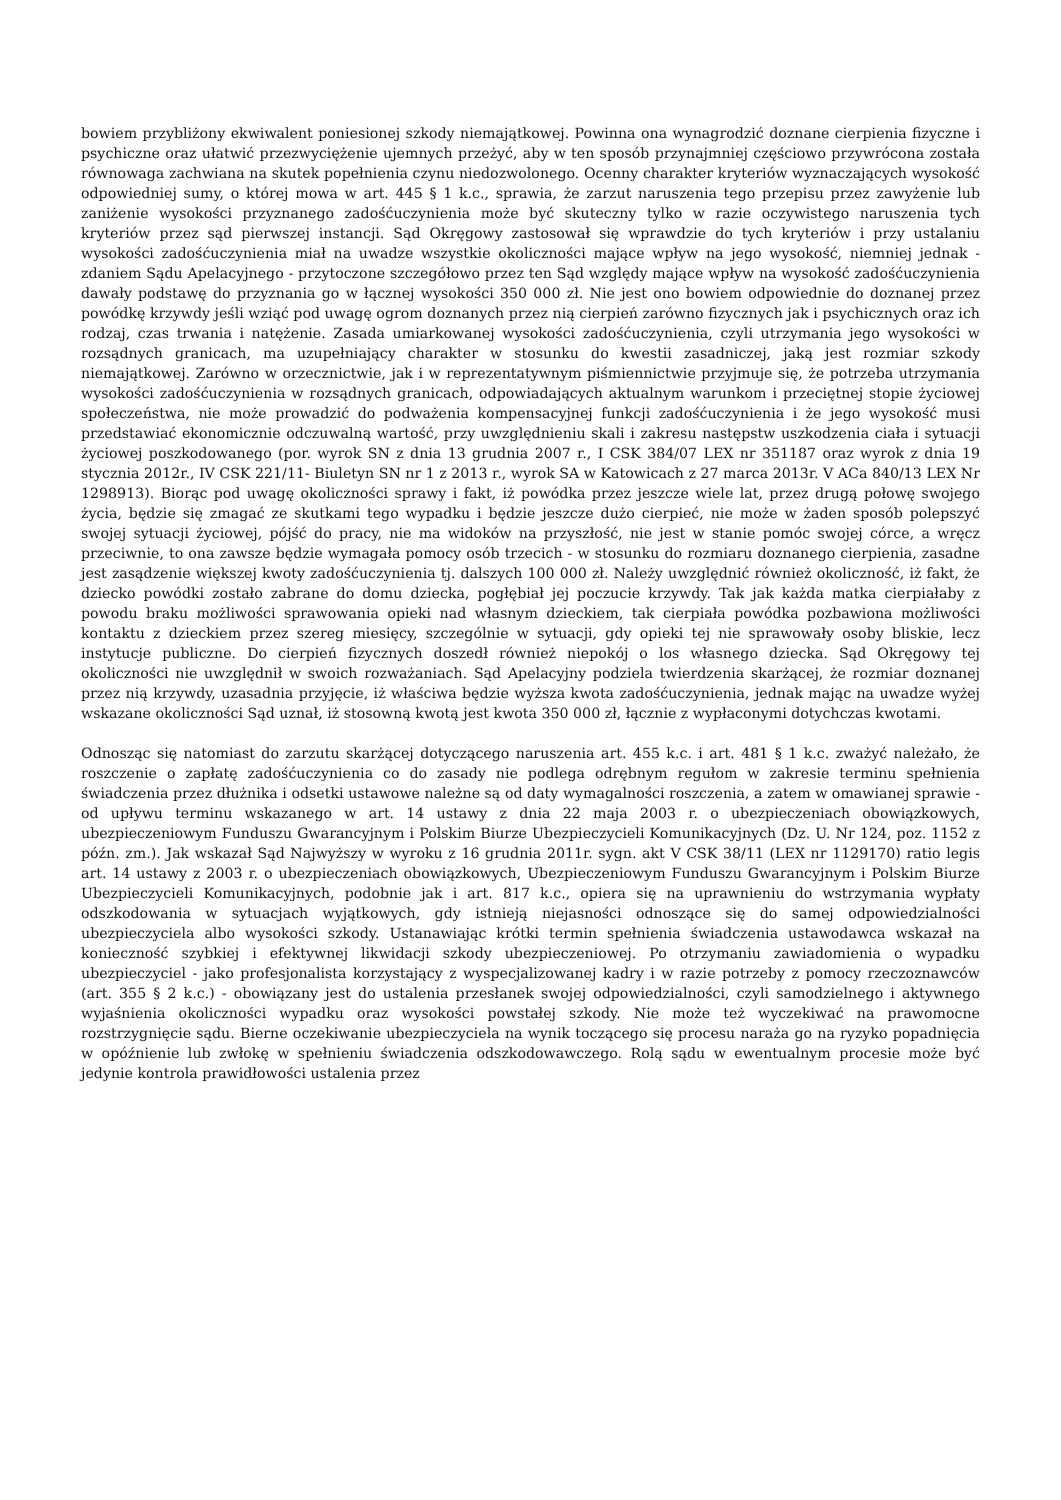bowiem przybliżony ekwiwalent poniesionej szkody niemajątkowej. Powinna ona wynagrodzić doznane cierpienia fizyczne i psychiczne oraz ułatwić przezwyciężenie ujemnych przeżyć, aby w ten sposób przynajmniej częściowo przywrócona została równowaga zachwiana na skutek popełnienia czynu niedozwolonego. Ocenny charakter kryteriów wyznaczających wysokość odpowiedniej sumy, o której mowa w art. 445 § 1 k.c., sprawia, że zarzut naruszenia tego przepisu przez zawyżenie lub zaniżenie wysokości przyznanego zadośćuczynienia może być skuteczny tylko w razie oczywistego naruszenia tych kryteriów przez sąd pierwszej instancji. Sąd Okręgowy zastosował się wprawdzie do tych kryteriów i przy ustalaniu wysokości zadośćuczynienia miał na uwadze wszystkie okoliczności mające wpływ na jego wysokość, niemniej jednak - zdaniem Sądu Apelacyjnego - przytoczone szczegółowo przez ten Sąd względy mające wpływ na wysokość zadośćuczynienia dawały podstawę do przyznania go w łącznej wysokości 350 000 zł. Nie jest ono bowiem odpowiednie do doznanej przez powódkę krzywdy jeśli wziąć pod uwagę ogrom doznanych przez nią cierpień zarówno fizycznych jak i psychicznych oraz ich rodzaj, czas trwania i natężenie. Zasada umiarkowanej wysokości zadośćuczynienia, czyli utrzymania jego wysokości w rozsądnych granicach, ma uzupełniający charakter w stosunku do kwestii zasadniczej, jaką jest rozmiar szkody niemajątkowej. Zarówno w orzecznictwie, jak i w reprezentatywnym piśmiennictwie przyjmuje się, że potrzeba utrzymania wysokości zadośćuczynienia w rozsądnych granicach, odpowiadających aktualnym warunkom i przeciętnej stopie życiowej społeczeństwa, nie może prowadzić do podważenia kompensacyjnej funkcji zadośćuczynienia i że jego wysokość musi przedstawiać ekonomicznie odczuwalną wartość, przy uwzględnieniu skali i zakresu następstw uszkodzenia ciała i sytuacji życiowej poszkodowanego (por. wyrok SN z dnia 13 grudnia 2007 r., I CSK 384/07 LEX nr 351187 oraz wyrok z dnia 19 stycznia 2012r., IV CSK 221/11- Biuletyn SN nr 1 z 2013 r., wyrok SA w Katowicach z 27 marca 2013r. V ACa 840/13 LEX Nr 1298913). Biorąc pod uwagę okoliczności sprawy i fakt, iż powódka przez jeszcze wiele lat, przez drugą połowę swojego życia, będzie się zmagać ze skutkami tego wypadku i będzie jeszcze dużo cierpieć, nie może w żaden sposób polepszyć swojej sytuacji życiowej, pójść do pracy, nie ma widoków na przyszłość, nie jest w stanie pomóc swojej córce, a wręcz przeciwnie, to ona zawsze będzie wymagała pomocy osób trzecich - w stosunku do rozmiaru doznanego cierpienia, zasadne jest zasądzenie większej kwoty zadośćuczynienia tj. dalszych 100 000 zł. Należy uwzględnić również okoliczność, iż fakt, że dziecko powódki zostało zabrane do domu dziecka, pogłębiał jej poczucie krzywdy. Tak jak każda matka cierpiałaby z powodu braku możliwości sprawowania opieki nad własnym dzieckiem, tak cierpiała powódka pozbawiona możliwości kontaktu z dzieckiem przez szereg miesięcy, szczególnie w sytuacji, gdy opieki tej nie sprawowały osoby bliskie, lecz instytucje publiczne. Do cierpień fizycznych doszedł również niepokój o los własnego dziecka. Sąd Okręgowy tej okoliczności nie uwzględnił w swoich rozważaniach. Sąd Apelacyjny podziela twierdzenia skarżącej, że rozmiar doznanej przez nią krzywdy, uzasadnia przyjęcie, iż właściwa będzie wyższa kwota zadośćuczynienia, jednak mając na uwadze wyżej wskazane okoliczności Sąd uznał, iż stosowną kwotą jest kwota 350 000 zł, łącznie z wypłaconymi dotychczas kwotami.
Odnosząc się natomiast do zarzutu skarżącej dotyczącego naruszenia art. 455 k.c. i art. 481 § 1 k.c. zważyć należało, że roszczenie o zapłatę zadośćuczynienia co do zasady nie podlega odrębnym regułom w zakresie terminu spełnienia świadczenia przez dłużnika i odsetki ustawowe należne są od daty wymagalności roszczenia, a zatem w omawianej sprawie - od upływu terminu wskazanego w art. 14 ustawy z dnia 22 maja 2003 r. o ubezpieczeniach obowiązkowych, ubezpieczeniowym Funduszu Gwarancyjnym i Polskim Biurze Ubezpieczycieli Komunikacyjnych (Dz. U. Nr 124, poz. 1152 z późn. zm.). Jak wskazał Sąd Najwyższy w wyroku z 16 grudnia 2011r. sygn. akt V CSK 38/11 (LEX nr 1129170) ratio legis art. 14 ustawy z 2003 r. o ubezpieczeniach obowiązkowych, Ubezpieczeniowym Funduszu Gwarancyjnym i Polskim Biurze Ubezpieczycieli Komunikacyjnych, podobnie jak i art. 817 k.c., opiera się na uprawnieniu do wstrzymania wypłaty odszkodowania w sytuacjach wyjątkowych, gdy istnieją niejasności odnoszące się do samej odpowiedzialności ubezpieczyciela albo wysokości szkody. Ustanawiając krótki termin spełnienia świadczenia ustawodawca wskazał na konieczność szybkiej i efektywnej likwidacji szkody ubezpieczeniowej. Po otrzymaniu zawiadomienia o wypadku ubezpieczyciel - jako profesjonalista korzystający z wyspecjalizowanej kadry i w razie potrzeby z pomocy rzeczoznawców (art. 355 § 2 k.c.) - obowiązany jest do ustalenia przesłanek swojej odpowiedzialności, czyli samodzielnego i aktywnego wyjaśnienia okoliczności wypadku oraz wysokości powstałej szkody. Nie może też wyczekiwać na prawomocne rozstrzygnięcie sądu. Bierne oczekiwanie ubezpieczyciela na wynik toczącego się procesu naraża go na ryzyko popadnięcia w opóźnienie lub zwłokę w spełnieniu świadczenia odszkodowawczego. Rolą sądu w ewentualnym procesie może być jedynie kontrola prawidłowości ustalenia przez